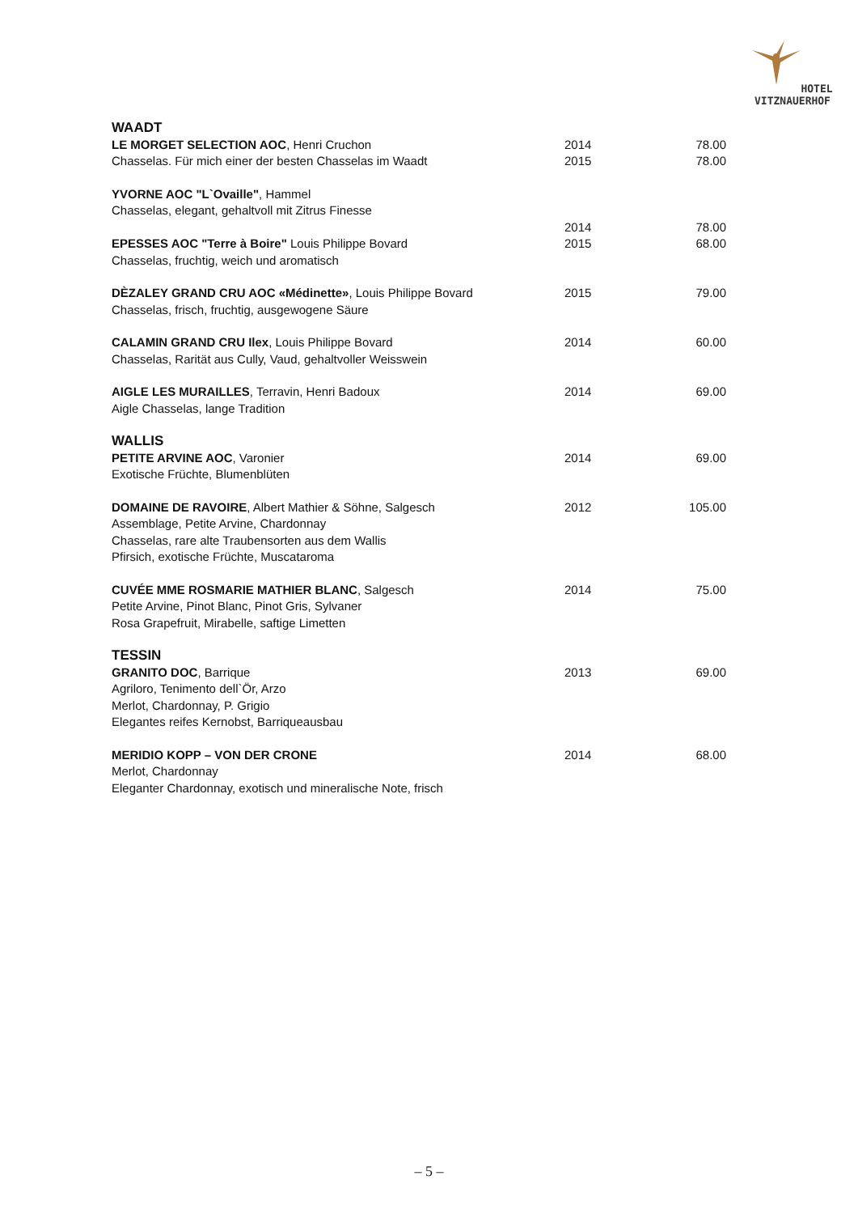HOTEL
VITZNAUERHOF
| WAADT | | |
| LE MORGET SELECTION AOC , Henri Cruchon | 2014 | 78.00 |
| Chasselas. Für mich einer der besten Chasselas im Waadt | 2015 | 78.00 |
| YVORNE AOC "L`Ovaille" , Hammel | | |
| Chasselas, elegant, gehaltvoll mit Zitrus Finesse | | |
| | 2014 | 78.00 |
| EPESSES AOC "Terre à Boire" Louis Philippe Bovard | 2015 | 68.00 |
| Chasselas, fruchtig, weich und aromatisch | | |
| DÈZALEY GRAND CRU AOC «Médinette» , Louis Philippe Bovard | 2015 | 79.00 |
| Chasselas, frisch, fruchtig, ausgewogene Säure | | |
| CALAMIN GRAND CRU Ilex , Louis Philippe Bovard | 2014 | 60.00 |
| Chasselas, Rarität aus Cully, Vaud, gehaltvoller Weisswein | | |
| AIGLE LES MURAILLES , Terravin, Henri Badoux | 2014 | 69.00 |
| Aigle Chasselas, lange Tradition | | |
| WALLIS | | |
| PETITE ARVINE AOC , Varonier | 2014 | 69.00 |
| Exotische Früchte, Blumenblüten | | |
| DOMAINE DE RAVOIRE , Albert Mathier & Söhne, Salgesch | 2012 | 105.00 |
| Assemblage, Petite Arvine, Chardonnay | | |
| Chasselas, rare alte Traubensorten aus dem Wallis | | |
| Pfirsich, exotische Früchte, Muscataroma | | |
| CUVÉE MME ROSMARIE MATHIER BLANC , Salgesch | 2014 | 75.00 |
| Petite Arvine, Pinot Blanc, Pinot Gris, Sylvaner | | |
| Rosa Grapefruit, Mirabelle, saftige Limetten | | |
| TESSIN | | |
| GRANITO DOC , Barrique | 2013 | 69.00 |
| Agriloro, Tenimento dell`Ör, Arzo | | |
| Merlot, Chardonnay, P. Grigio | | |
| Elegantes reifes Kernobst, Barriqueausbau | | |
| MERIDIO KOPP – VON DER CRONE | 2014 | 68.00 |
| Merlot, Chardonnay | | |
| Eleganter Chardonnay, exotisch und mineralische Note, frisch | | |
– 5 –